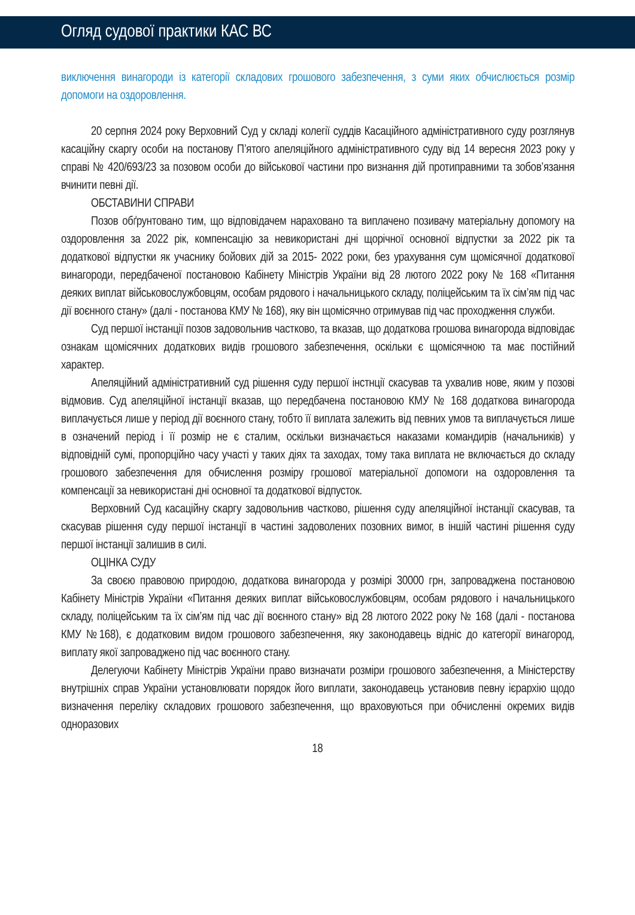Огляд судової практики КАС ВС
виключення винагороди із категорії складових грошового забезпечення, з суми яких обчислюється розмір допомоги на оздоровлення.
20 серпня 2024 року Верховний Суд у складі колегії суддів Касаційного адміністративного суду розглянув касаційну скаргу особи на постанову П’ятого апеляційного адміністративного суду від 14 вересня 2023 року у справі № 420/693/23 за позовом особи до військової частини про визнання дій протиправними та зобов’язання вчинити певні дії.
ОБСТАВИНИ СПРАВИ
Позов обґрунтовано тим, що відповідачем нараховано та виплачено позивачу матеріальну допомогу на оздоровлення за 2022 рік, компенсацію за невикористані дні щорічної основної відпустки за 2022 рік та додаткової відпустки як учаснику бойових дій за 2015- 2022 роки, без урахування сум щомісячної додаткової винагороди, передбаченої постановою Кабінету Міністрів України від 28 лютого 2022 року № 168 «Питання деяких виплат військовослужбовцям, особам рядового і начальницького складу, поліцейським та їх сім’ям під час дії воєнного стану» (далі - постанова КМУ № 168), яку він щомісячно отримував під час проходження служби.
Суд першої інстанції позов задовольнив частково, та вказав, що додаткова грошова винагорода відповідає ознакам щомісячних додаткових видів грошового забезпечення, оскільки є щомісячною та має постійний характер.
Апеляційний адміністративний суд рішення суду першої інстнції скасував та ухвалив нове, яким у позові відмовив. Суд апеляційної інстанції вказав, що передбачена постановою КМУ № 168 додаткова винагорода виплачується лише у період дії воєнного стану, тобто її виплата залежить від певних умов та виплачується лише в означений період і її розмір не є сталим, оскільки визначається наказами командирів (начальників) у відповідній сумі, пропорційно часу участі у таких діях та заходах, тому така виплата не включається до складу грошового забезпечення для обчислення розміру грошової матеріальної допомоги на оздоровлення та компенсації за невикористані дні основної та додаткової відпусток.
Верховний Суд касаційну скаргу задовольнив частково, рішення суду апеляційної інстанції скасував, та скасував рішення суду першої інстанції в частині задоволених позовних вимог, в іншій частині рішення суду першої інстанції залишив в силі.
ОЦІНКА СУДУ
За своєю правовою природою, додаткова винагорода у розмірі 30000 грн, запроваджена постановою Кабінету Міністрів України «Питання деяких виплат військовослужбовцям, особам рядового і начальницького складу, поліцейським та їх сім’ям під час дії воєнного стану» від 28 лютого 2022 року № 168 (далі - постанова КМУ №168), є додатковим видом грошового забезпечення, яку законодавець відніс до категорії винагород, виплату якої запроваджено під час воєнного стану.
Делегуючи Кабінету Міністрів України право визначати розміри грошового забезпечення, а Міністерству внутрішніх справ України установлювати порядок його виплати, законодавець установив певну ієрархію щодо визначення переліку складових грошового забезпечення, що враховуються при обчисленні окремих видів одноразових
18